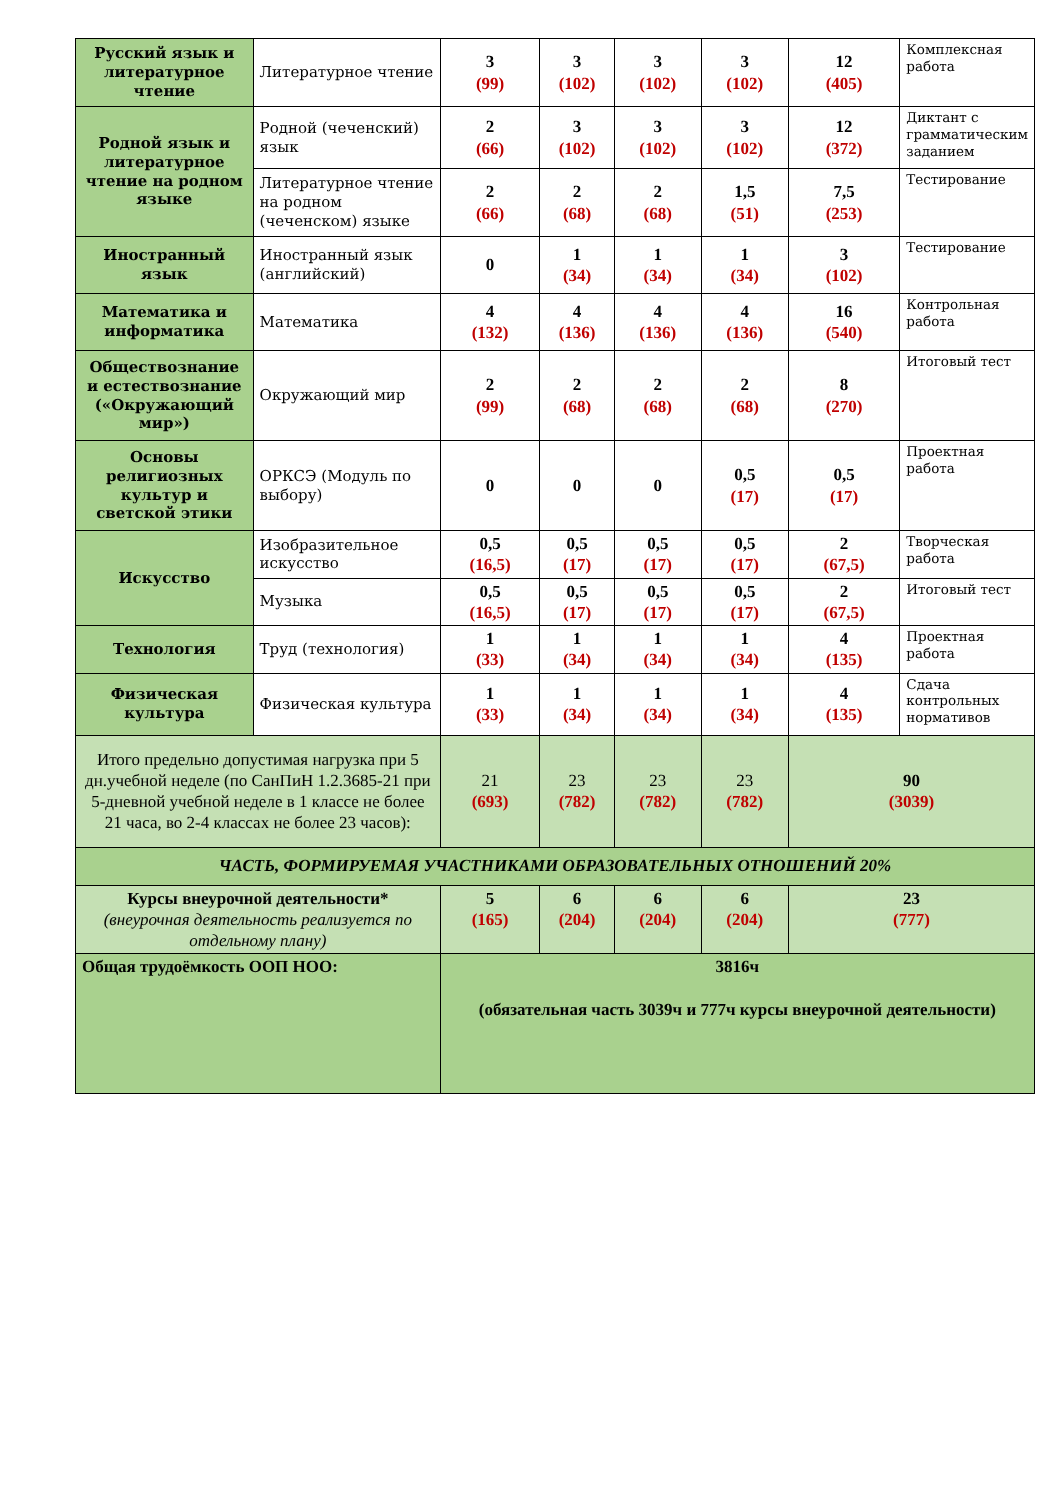| Русский язык и литературное чтение | Литературное чтение | 3 (99) | 3 (102) | 3 (102) | 3 (102) | 12 (405) | Комплексная работа |
| Родной язык и литературное чтение на родном языке | Родной (чеченский) язык | 2 (66) | 3 (102) | 3 (102) | 3 (102) | 12 (372) | Диктант с грамматическим заданием |
| | Литературное чтение на родном (чеченском) языке | 2 (66) | 2 (68) | 2 (68) | 1,5 (51) | 7,5 (253) | Тестирование |
| Иностранный язык | Иностранный язык (английский) | 0 | 1 (34) | 1 (34) | 1 (34) | 3 (102) | Тестирование |
| Математика и информатика | Математика | 4 (132) | 4 (136) | 4 (136) | 4 (136) | 16 (540) | Контрольная работа |
| Обществознание и естествознание («Окружающий мир») | Окружающий мир | 2 (99) | 2 (68) | 2 (68) | 2 (68) | 8 (270) | Итоговый тест |
| Основы религиозных культур и светской этики | ОРКСЭ (Модуль по выбору) | 0 | 0 | 0 | 0,5 (17) | 0,5 (17) | Проектная работа |
| Искусство | Изобразительное искусство | 0,5 (16,5) | 0,5 (17) | 0,5 (17) | 0,5 (17) | 2 (67,5) | Творческая работа |
| | Музыка | 0,5 (16,5) | 0,5 (17) | 0,5 (17) | 0,5 (17) | 2 (67,5) | Итоговый тест |
| Технология | Труд (технология) | 1 (33) | 1 (34) | 1 (34) | 1 (34) | 4 (135) | Проектная работа |
| Физическая культура | Физическая культура | 1 (33) | 1 (34) | 1 (34) | 1 (34) | 4 (135) | Сдача контрольных нормативов |
| Итого предельно допустимая нагрузка при 5 дн.учебной неделе (по СанПиН 1.2.3685-21 при 5-дневной учебной неделе в 1 классе не более 21 часа, во 2-4 классах не более 23 часов): | | 21 (693) | 23 (782) | 23 (782) | 23 (782) | 90 (3039) | |
| ЧАСТЬ, ФОРМИРУЕМАЯ УЧАСТНИКАМИ ОБРАЗОВАТЕЛЬНЫХ ОТНОШЕНИЙ 20% | | | | | | | |
| Курсы внеурочной деятельности* (внеурочная деятельность реализуется по отдельному плану) | | 5 (165) | 6 (204) | 6 (204) | 6 (204) | 23 (777) | |
| Общая трудоёмкость ООП НОО: | | 3816ч (обязательная часть 3039ч и 777ч курсы внеурочной деятельности) | | | | | |